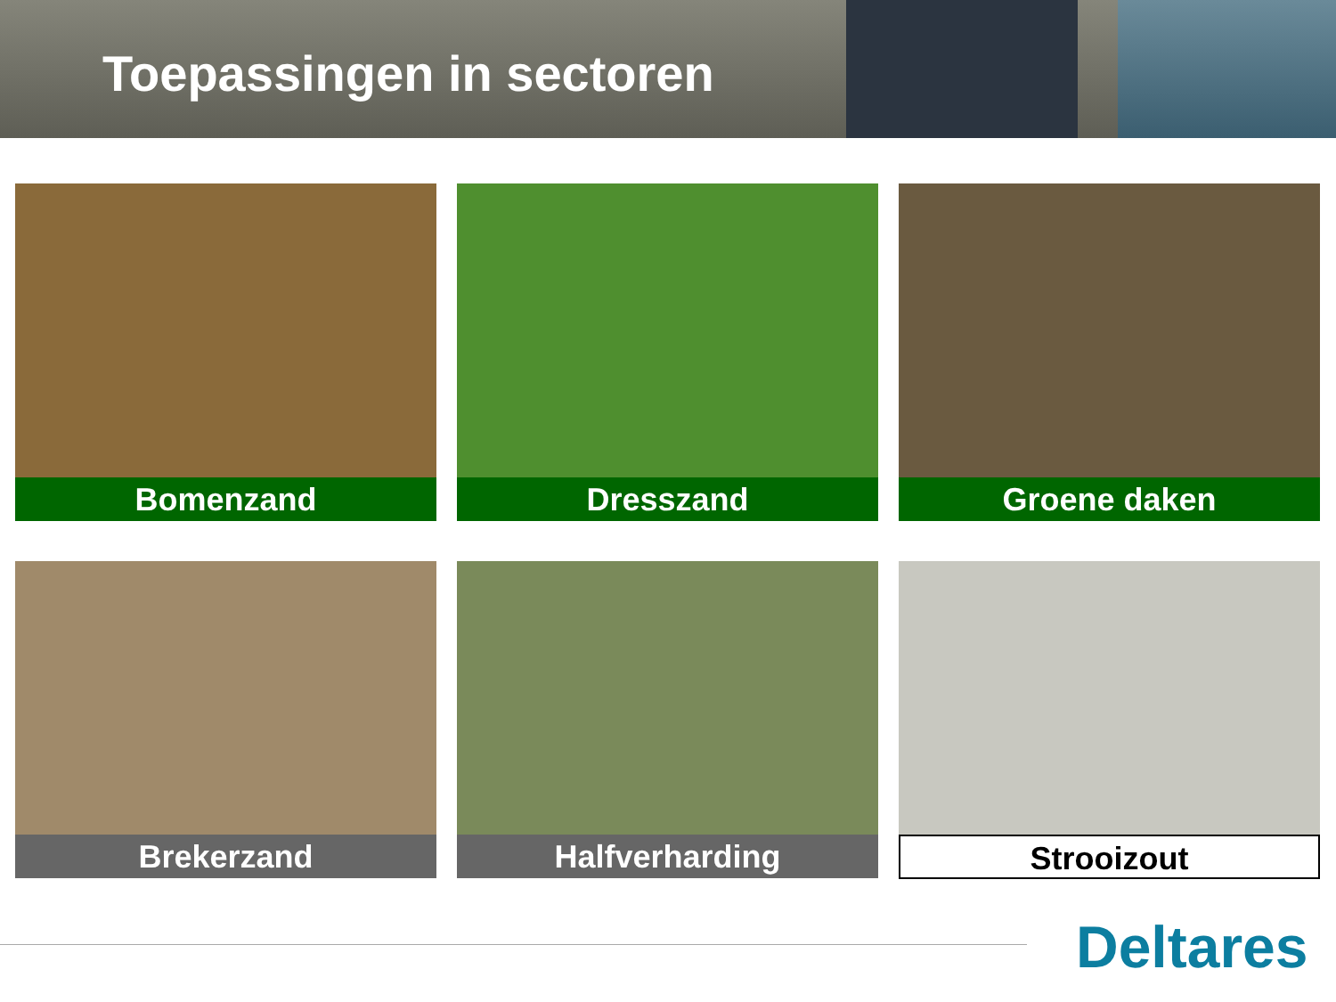Toepassingen in sectoren
Bomenzand
Dresszand
Groene daken
Brekerzand
Halfverharding
Strooizout
Deltares